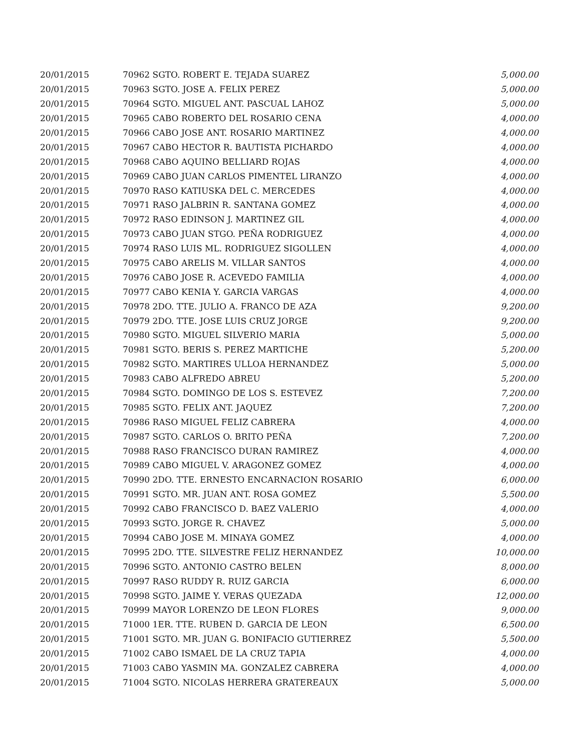| 20/01/2015 | 70962 SGTO. ROBERT E. TEJADA SUAREZ | 5,000.00 |
| 20/01/2015 | 70963 SGTO. JOSE A. FELIX PEREZ | 5,000.00 |
| 20/01/2015 | 70964 SGTO. MIGUEL ANT. PASCUAL LAHOZ | 5,000.00 |
| 20/01/2015 | 70965 CABO ROBERTO DEL ROSARIO CENA | 4,000.00 |
| 20/01/2015 | 70966 CABO JOSE ANT. ROSARIO MARTINEZ | 4,000.00 |
| 20/01/2015 | 70967 CABO HECTOR R. BAUTISTA PICHARDO | 4,000.00 |
| 20/01/2015 | 70968 CABO AQUINO BELLIARD ROJAS | 4,000.00 |
| 20/01/2015 | 70969 CABO JUAN CARLOS PIMENTEL LIRANZO | 4,000.00 |
| 20/01/2015 | 70970 RASO KATIUSKA DEL C. MERCEDES | 4,000.00 |
| 20/01/2015 | 70971 RASO JALBRIN R. SANTANA GOMEZ | 4,000.00 |
| 20/01/2015 | 70972 RASO EDINSON J. MARTINEZ GIL | 4,000.00 |
| 20/01/2015 | 70973 CABO JUAN STGO. PEÑA RODRIGUEZ | 4,000.00 |
| 20/01/2015 | 70974 RASO LUIS ML. RODRIGUEZ SIGOLLEN | 4,000.00 |
| 20/01/2015 | 70975 CABO ARELIS M. VILLAR SANTOS | 4,000.00 |
| 20/01/2015 | 70976 CABO JOSE R. ACEVEDO FAMILIA | 4,000.00 |
| 20/01/2015 | 70977 CABO KENIA Y. GARCIA VARGAS | 4,000.00 |
| 20/01/2015 | 70978 2DO. TTE. JULIO A. FRANCO DE AZA | 9,200.00 |
| 20/01/2015 | 70979 2DO. TTE. JOSE LUIS CRUZ JORGE | 9,200.00 |
| 20/01/2015 | 70980 SGTO. MIGUEL SILVERIO MARIA | 5,000.00 |
| 20/01/2015 | 70981 SGTO. BERIS S. PEREZ MARTICHE | 5,200.00 |
| 20/01/2015 | 70982 SGTO. MARTIRES ULLOA HERNANDEZ | 5,000.00 |
| 20/01/2015 | 70983 CABO ALFREDO ABREU | 5,200.00 |
| 20/01/2015 | 70984 SGTO. DOMINGO DE LOS S. ESTEVEZ | 7,200.00 |
| 20/01/2015 | 70985 SGTO. FELIX ANT. JAQUEZ | 7,200.00 |
| 20/01/2015 | 70986 RASO MIGUEL FELIZ CABRERA | 4,000.00 |
| 20/01/2015 | 70987 SGTO. CARLOS O. BRITO PEÑA | 7,200.00 |
| 20/01/2015 | 70988 RASO FRANCISCO DURAN RAMIREZ | 4,000.00 |
| 20/01/2015 | 70989 CABO MIGUEL V. ARAGONEZ GOMEZ | 4,000.00 |
| 20/01/2015 | 70990 2DO. TTE. ERNESTO ENCARNACION ROSARIO | 6,000.00 |
| 20/01/2015 | 70991 SGTO. MR. JUAN ANT. ROSA GOMEZ | 5,500.00 |
| 20/01/2015 | 70992 CABO FRANCISCO D. BAEZ VALERIO | 4,000.00 |
| 20/01/2015 | 70993 SGTO. JORGE R. CHAVEZ | 5,000.00 |
| 20/01/2015 | 70994 CABO JOSE M. MINAYA GOMEZ | 4,000.00 |
| 20/01/2015 | 70995 2DO. TTE. SILVESTRE FELIZ HERNANDEZ | 10,000.00 |
| 20/01/2015 | 70996 SGTO. ANTONIO CASTRO BELEN | 8,000.00 |
| 20/01/2015 | 70997 RASO RUDDY R. RUIZ GARCIA | 6,000.00 |
| 20/01/2015 | 70998 SGTO. JAIME Y. VERAS QUEZADA | 12,000.00 |
| 20/01/2015 | 70999 MAYOR LORENZO DE LEON FLORES | 9,000.00 |
| 20/01/2015 | 71000 1ER. TTE. RUBEN D. GARCIA DE LEON | 6,500.00 |
| 20/01/2015 | 71001 SGTO. MR. JUAN G. BONIFACIO GUTIERREZ | 5,500.00 |
| 20/01/2015 | 71002 CABO ISMAEL DE LA CRUZ TAPIA | 4,000.00 |
| 20/01/2015 | 71003 CABO YASMIN MA. GONZALEZ CABRERA | 4,000.00 |
| 20/01/2015 | 71004 SGTO. NICOLAS HERRERA GRATEREAUX | 5,000.00 |